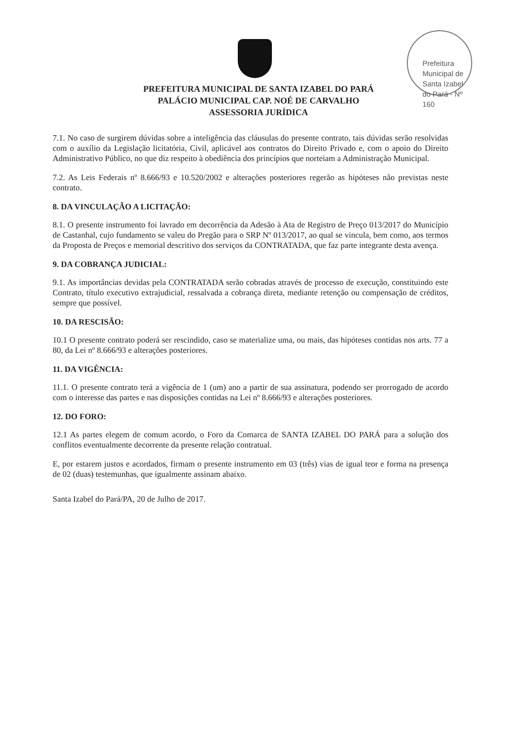Prefeitura Municipal de Santa Izabel do Pará - Nº 160
PREFEITURA MUNICIPAL DE SANTA IZABEL DO PARÁ
PALÁCIO MUNICIPAL CAP. NOÉ DE CARVALHO
ASSESSORIA JURÍDICA
7.1. No caso de surgirem dúvidas sobre a inteligência das cláusulas do presente contrato, tais dúvidas serão resolvidas com o auxílio da Legislação licitatória, Civil, aplicável aos contratos do Direito Privado e, com o apoio do Direito Administrativo Público, no que diz respeito à obediência dos princípios que norteiam a Administração Municipal.
7.2. As Leis Federais nº 8.666/93 e 10.520/2002 e alterações posteriores regerão as hipóteses não previstas neste contrato.
8. DA VINCULAÇÃO A LICITAÇÃO:
8.1. O presente instrumento foi lavrado em decorrência da Adesão à Ata de Registro de Preço 013/2017 do Município de Castanhal, cujo fundamento se valeu do Pregão para o SRP Nº 013/2017, ao qual se vincula, bem como, aos termos da Proposta de Preços e memorial descritivo dos serviços da CONTRATADA, que faz parte integrante desta avença.
9. DA COBRANÇA JUDICIAL:
9.1. As importâncias devidas pela CONTRATADA serão cobradas através de processo de execução, constituindo este Contrato, título executivo extrajudicial, ressalvada a cobrança direta, mediante retenção ou compensação de créditos, sempre que possível.
10. DA RESCISÃO:
10.1 O presente contrato poderá ser rescindido, caso se materialize uma, ou mais, das hipóteses contidas nos arts. 77 a 80, da Lei nº 8.666/93 e alterações posteriores.
11. DA VIGÊNCIA:
11.1. O presente contrato terá a vigência de 1 (um) ano a partir de sua assinatura, podendo ser prorrogado de acordo com o interesse das partes e nas disposições contidas na Lei nº 8.666/93 e alterações posteriores.
12. DO FORO:
12.1 As partes elegem de comum acordo, o Foro da Comarca de SANTA IZABEL DO PARÁ para a solução dos conflitos eventualmente decorrente da presente relação contratual.
E, por estarem justos e acordados, firmam o presente instrumento em 03 (três) vias de igual teor e forma na presença de 02 (duas) testemunhas, que igualmente assinam abaixo.
Santa Izabel do Pará/PA, 20 de Julho de 2017.